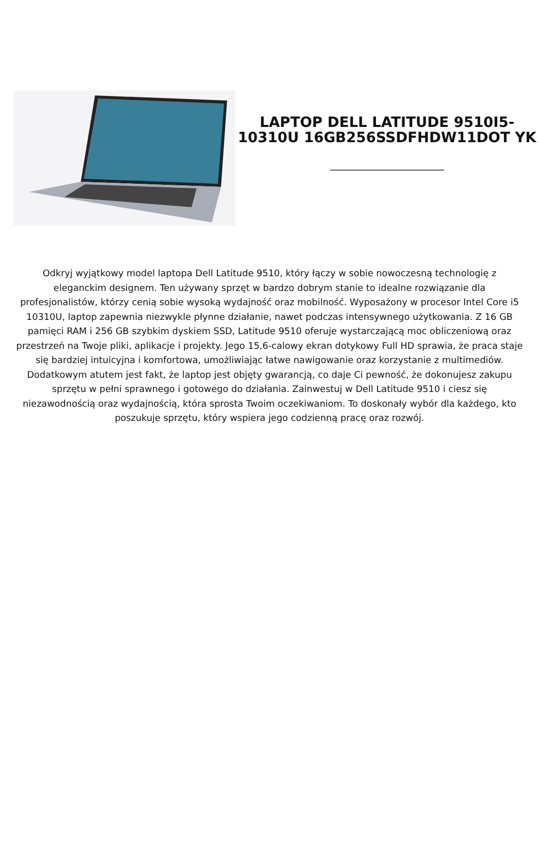LAPTOP DELL LATITUDE 9510I5-10310U 16GB256SSDFHDW11DOT YK
Odkryj wyjątkowy model laptopa Dell Latitude 9510, który łączy w sobie nowoczesną technologię z eleganckim designem. Ten używany sprzęt w bardzo dobrym stanie to idealne rozwiązanie dla profesjonalistów, którzy cenią sobie wysoką wydajność oraz mobilność. Wyposażony w procesor Intel Core i5 10310U, laptop zapewnia niezwykle płynne działanie, nawet podczas intensywnego użytkowania. Z 16 GB pamięci RAM i 256 GB szybkim dyskiem SSD, Latitude 9510 oferuje wystarczającą moc obliczeniową oraz przestrzeń na Twoje pliki, aplikacje i projekty. Jego 15,6-calowy ekran dotykowy Full HD sprawia, że praca staje się bardziej intuicyjna i komfortowa, umożliwiając łatwe nawigowanie oraz korzystanie z multimediów. Dodatkowym atutem jest fakt, że laptop jest objęty gwarancją, co daje Ci pewność, że dokonujesz zakupu sprzętu w pełni sprawnego i gotowego do działania. Zainwestuj w Dell Latitude 9510 i ciesz się niezawodnością oraz wydajnością, która sprosta Twoim oczekiwaniom. To doskonały wybór dla każdego, kto poszukuje sprzętu, który wspiera jego codzienną pracę oraz rozwój.